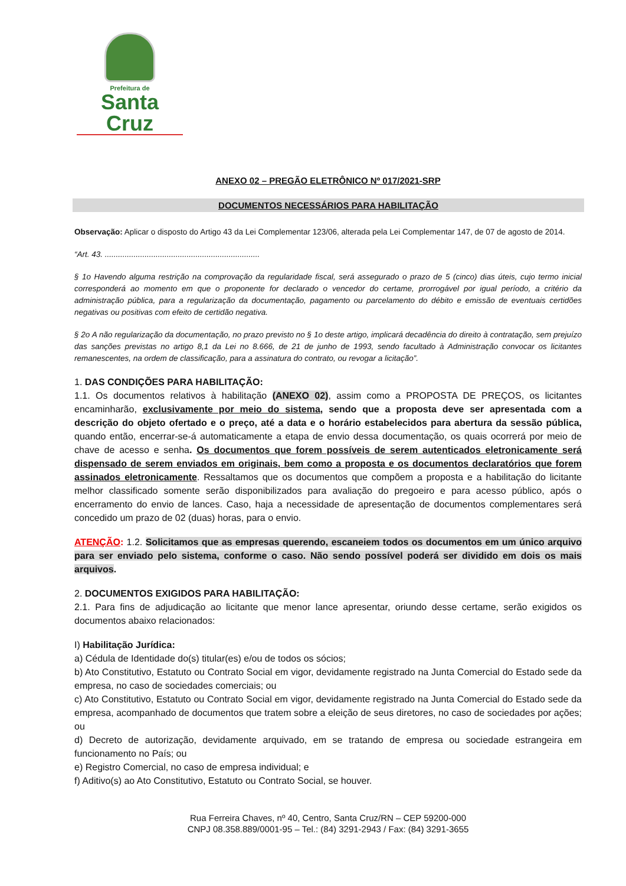Prefeitura de
Santa Cruz
ANEXO 02 – PREGÃO ELETRÔNICO Nº 017/2021-SRP
DOCUMENTOS NECESSÁRIOS PARA HABILITAÇÃO
Observação: Aplicar o disposto do Artigo 43 da Lei Complementar 123/06, alterada pela Lei Complementar 147, de 07 de agosto de 2014.
“Art. 43. ......................................................................
§ 1o Havendo alguma restrição na comprovação da regularidade fiscal, será assegurado o prazo de 5 (cinco) dias úteis, cujo termo inicial corresponderá ao momento em que o proponente for declarado o vencedor do certame, prorrogável por igual período, a critério da administração pública, para a regularização da documentação, pagamento ou parcelamento do débito e emissão de eventuais certidões negativas ou positivas com efeito de certidão negativa.
§ 2o A não regularização da documentação, no prazo previsto no § 1o deste artigo, implicará decadência do direito à contratação, sem prejuízo das sanções previstas no artigo 8,1 da Lei no 8.666, de 21 de junho de 1993, sendo facultado à Administração convocar os licitantes remanescentes, na ordem de classificação, para a assinatura do contrato, ou revogar a licitação”.
1. DAS CONDIÇÕES PARA HABILITAÇÃO:
1.1. Os documentos relativos à habilitação (ANEXO 02), assim como a PROPOSTA DE PREÇOS, os licitantes encaminharão, exclusivamente por meio do sistema, sendo que a proposta deve ser apresentada com a descrição do objeto ofertado e o preço, até a data e o horário estabelecidos para abertura da sessão pública, quando então, encerrar-se-á automaticamente a etapa de envio dessa documentação, os quais ocorrerá por meio de chave de acesso e senha. Os documentos que forem possíveis de serem autenticados eletronicamente será dispensado de serem enviados em originais, bem como a proposta e os documentos declaratórios que forem assinados eletronicamente. Ressaltamos que os documentos que compõem a proposta e a habilitação do licitante melhor classificado somente serão disponibilizados para avaliação do pregoeiro e para acesso público, após o encerramento do envio de lances. Caso, haja a necessidade de apresentação de documentos complementares será concedido um prazo de 02 (duas) horas, para o envio.
ATENÇÃO: 1.2. Solicitamos que as empresas querendo, escaneiem todos os documentos em um único arquivo para ser enviado pelo sistema, conforme o caso. Não sendo possível poderá ser dividido em dois os mais arquivos.
2. DOCUMENTOS EXIGIDOS PARA HABILITAÇÃO:
2.1. Para fins de adjudicação ao licitante que menor lance apresentar, oriundo desse certame, serão exigidos os documentos abaixo relacionados:
I) Habilitação Jurídica:
a) Cédula de Identidade do(s) titular(es) e/ou de todos os sócios;
b) Ato Constitutivo, Estatuto ou Contrato Social em vigor, devidamente registrado na Junta Comercial do Estado sede da empresa, no caso de sociedades comerciais; ou
c) Ato Constitutivo, Estatuto ou Contrato Social em vigor, devidamente registrado na Junta Comercial do Estado sede da empresa, acompanhado de documentos que tratem sobre a eleição de seus diretores, no caso de sociedades por ações; ou
d) Decreto de autorização, devidamente arquivado, em se tratando de empresa ou sociedade estrangeira em funcionamento no País; ou
e) Registro Comercial, no caso de empresa individual; e
f) Aditivo(s) ao Ato Constitutivo, Estatuto ou Contrato Social, se houver.
Rua Ferreira Chaves, nº 40, Centro, Santa Cruz/RN – CEP 59200-000
CNPJ 08.358.889/0001-95 – Tel.: (84) 3291-2943 / Fax: (84) 3291-3655